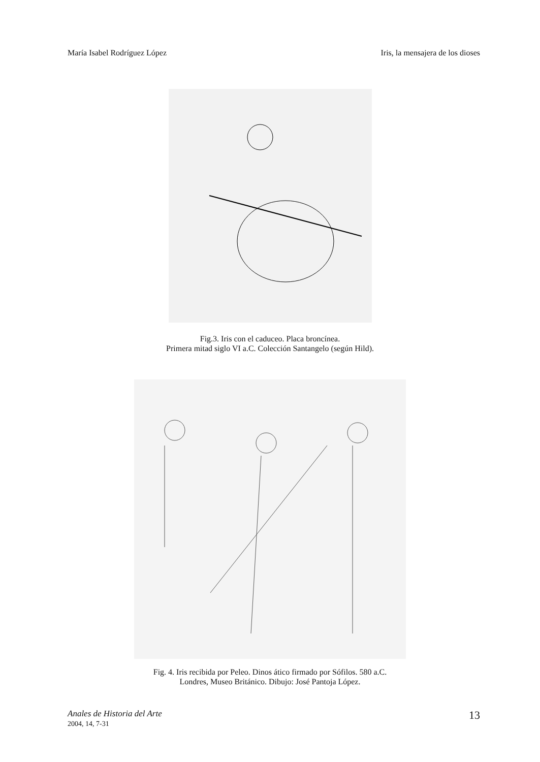María Isabel Rodríguez López Iris, la mensajera de los dioses
Fig.3. Iris con el caduceo. Placa broncínea.
Primera mitad siglo VI a.C. Colección Santangelo (según Hild).
Fig. 4. Iris recibida por Peleo. Dinos ático firmado por Sófilos. 580 a.C.
Londres, Museo Británico. Dibujo: José Pantoja López.
Anales de Historia del Arte
2004, 14, 7-31
13